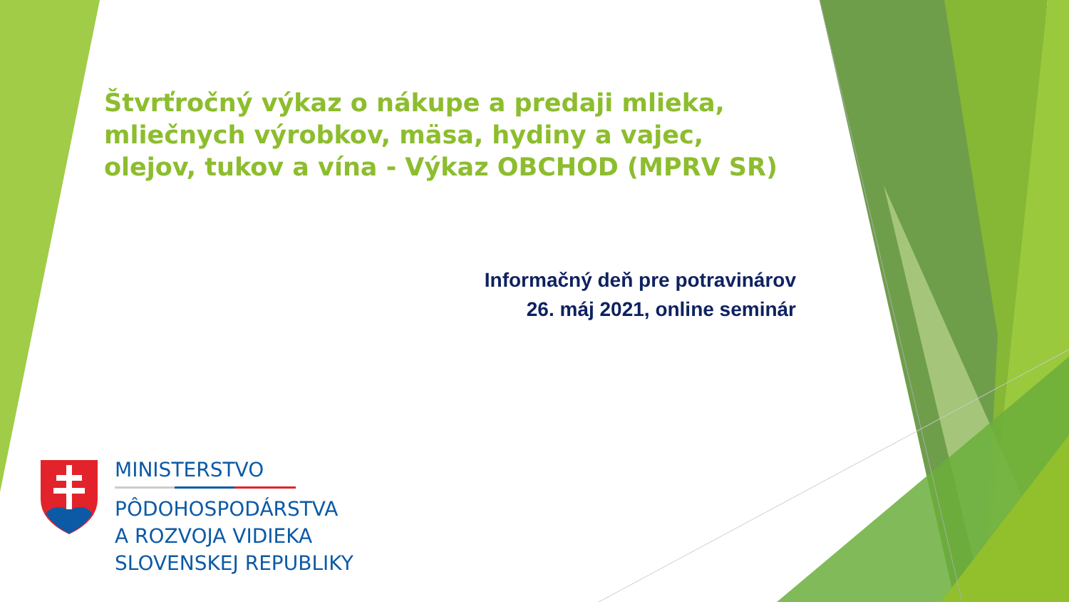Štvrťročný výkaz o nákupe a predaji mlieka, mliečnych výrobkov, mäsa, hydiny a vajec, olejov, tukov a vína - Výkaz OBCHOD (MPRV SR)
Informačný deň pre potravinárov
26. máj 2021, online seminár
MINISTERSTVO
PÔDOHOSPODÁRSTVA
A ROZVOJA VIDIEKA
SLOVENSKEJ REPUBLIKY